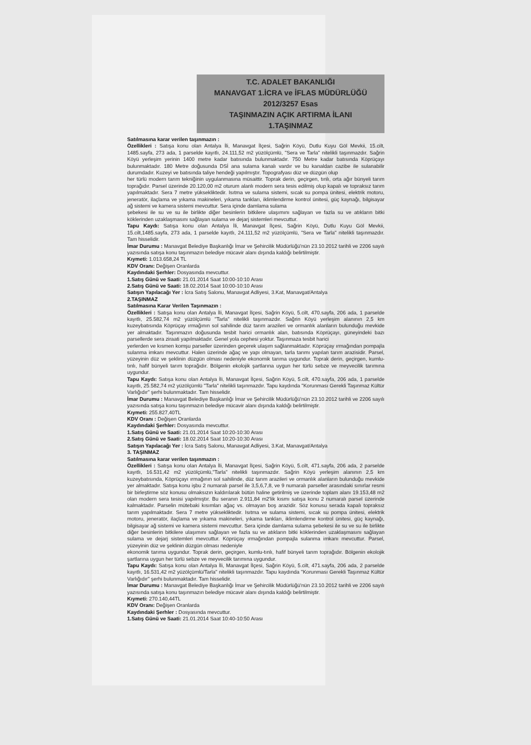T.C. ADALET BAKANLIĞI
MANAVGAT 1.İCRA ve İFLAS MÜDÜRLÜĞÜ
2012/3257 Esas
TAŞINMAZIN AÇIK ARTIRMA İLANI
1.TAŞINMAZ
Satılmasına karar verilen taşınmazın :
Özellikleri : Satışa konu olan Antalya İli, Manavgat İlçesi, Sağrin Köyü, Dutlu Kuyu Göl Mevkii, 15.cilt, 1485.sayfa, 273 ada, 1 parselde kayıtlı, 24.111,52 m2 yüzölçümlü, "Sera ve Tarla" nitelikli taşınmazdır. Sağrin Köyü yerleşim yerinin 1400 metre kadar batısında bulunmaktadır. 750 Metre kadar batısında Köprüçayı bulunmaktadır. 180 Metre doğusunda DSİ ana sulama kanalı vardır ve bu kanaldan cazibe ile sulanabilir durumdadır. Kuzeyi ve batısında taliye hendeği yapılmıştır. Topografyası düz ve düzgün olup
her türlü modern tarım tekniğinin uygulanmasına müsaittir. Toprak derin, geçirgen, tınlı, orta ağır bünyeli tarım toprağıdır. Parsel üzerinde 20.120,00 m2 oturum alanlı modern sera tesis edilmiş olup kapalı ve topraksız tarım yapılmaktadır. Sera 7 metre yüksekliktedir. Isıtma ve sulama sistemi, sıcak su pompa ünitesi, elektrik motoru, jeneratör, ilaçlama ve yıkama makineleri, yıkama tankları, iklimlendirme kontrol ünitesi, güç kaynağı, bilgisayar ağ sistemi ve kamera sistemi mevcuttur. Sera içinde damlama sulama
şebekesi ile su ve su ile birlikte diğer besinlerin bitkilere ulaşımını sağlayan ve fazla su ve atıkların bitki köklerinden uzaklaşmasını sağlayan sulama ve dejarj sistemleri mevcuttur.
Tapu Kaydı: Satışa konu olan Antalya İli, Manavgat İlçesi, Sağrin Köyü, Dutlu Kuyu Göl Mevkii, 15.cilt,1485.sayfa, 273 ada, 1 parselde kayıtlı, 24.111,52 m2 yüzölçümlü, "Sera ve Tarla" nitelikli taşınmazdır. Tam hisselidir.
İmar Durumu : Manavgat Belediye Başkanlığı İmar ve Şehircilik Müdürlüğü'nün 23.10.2012 tarihli ve 2206 sayılı yazısında satışa konu taşınmazın belediye mücavir alanı dışında kaldığı belirtilmiştir.
Kıymeti: 1.013.658,24 TL
KDV Oranı: Değişen Oranlarda
Kaydındaki Şerhler: Dosyasında mevcuttur.
1.Satış Günü ve Saati: 21.01.2014 Saat 10:00-10:10 Arası
2.Satış Günü ve Saati: 18.02.2014 Saat 10:00-10:10 Arası
Satışın Yapılacağı Yer : İcra Satış Salonu, Manavgat Adliyesi, 3.Kat, Manavgat/Antalya
2.TAŞINMAZ
Satılmasına Karar Verilen Taşınmazın :
Özellikleri : Satışa konu olan Antalya İli, Manavgat İlçesi, Sağrin Köyü, 5.cilt, 470.sayfa, 206 ada, 1 parselde kayıtlı, 25.582,74 m2 yüzölçümlü "Tarla" nitelikli taşınmazdır. Sağrin Köyü yerleşim alanının 2,5 km kuzeybatısında Köprüçay ırmağının sol sahilinde düz tarım arazileri ve ormanlık alanların bulunduğu mevkide yer almaktadır. Taşınmazın doğusunda tesbit harici ormanlık alan, batısında Köprüçayı, güneyindeki bazı parsellerde sera ziraati yapılmaktadır. Genel yola cephesi yoktur. Taşınmaza tesbit harici
yerlerden ve kısmen komşu parseller üzerinden geçerek ulaşım sağlanmaktadır. Köprüçay ırmağından pompajla sulanma imkanı mevcuttur. Halen üzerinde ağaç ve yapı olmayan, tarla tarımı yapılan tarım arazisidir. Parsel, yüzeyinin düz ve şeklinin düzgün olması nedeniyle ekonomik tarıma uygundur. Toprak derin, geçirgen, kumlu-tınlı, hafif bünyeli tarım toprağıdır. Bölgenin ekolojik şartlarına uygun her türlü sebze ve meyvecilik tarımına uygundur.
Tapu Kaydı: Satışa konu olan Antalya İli, Manavgat İlçesi, Sağrin Köyü, 5.cilt, 470.sayfa, 206 ada, 1 parselde kayıtlı, 25.582,74 m2 yüzölçümlü "Tarla" nitelikli taşınmazdır. Tapu kaydında "Korunması Gerekli Taşınmaz Kültür Varlığıdır" şerhi bulunmaktadır. Tam hisselidir.
İmar Durumu : Manavgat Belediye Başkanlığı İmar ve Şehircilik Müdürlüğü'nün 23.10.2012 tarihli ve 2206 sayılı yazısında satışa konu taşınmazın belediye mücavir alanı dışında kaldığı belirtilmiştir.
Kıymeti: 255.827,40TL
KDV Oranı : Değişen Oranlarda
Kaydındaki Şerhler: Dosyasında mevcuttur.
1.Satış Günü ve Saati: 21.01.2014 Saat 10:20-10:30 Arası
2.Satış Günü ve Saati: 18.02.2014 Saat 10:20-10:30 Arası
Satışın Yapılacağı Yer : İcra Satış Salonu, Manavgat Adliyesi, 3.Kat, Manavgat/Antalya
3. TAŞINMAZ
Satılmasına karar verilen taşınmazın :
Özellikleri : Satışa konu olan Antalya İli, Manavgat İlçesi, Sağrin Köyü, 5.cilt, 471.sayfa, 206 ada, 2 parselde kayıtlı, 16.531,42 m2 yüzölçümlü,"Tarla" nitelikli taşınmazdır. Sağrin Köyü yerleşim alanının 2,5 km kuzeybatısında, Köprüçayı ırmağının sol sahilinde, düz tarım arazileri ve ormanlık alanların bulunduğu mevkide yer almaktadır. Satışa konu işbu 2 numaralı parsel ile 3,5,6,7,8, ve 9 numaralı parseller arasındaki sınırlar resmi bir birleştirme söz konusu olmaksızın kaldırılarak bütün haline getirilmiş ve üzerinde toplam alanı 19.153,48 m2 olan modern sera tesisi yapılmıştır. Bu seranın 2.911,84 m2'lik kısmı satışa konu 2 numaralı parsel üzerinde kalmaktadır. Parselin mütebaki kısımları ağaç vs. olmayan boş arazidir. Söz konusu serada kapalı topraksız tarım yapılmaktadır. Sera 7 metre yüksekliktedir. Isıtma ve sulama sistemi, sıcak su pompa ünitesi, elektrik motoru, jeneratör, ilaçlama ve yıkama makineleri, yıkama tankları, iklimlendirme kontrol ünitesi, güç kaynağı, bilgisayar ağ sistemi ve kamera sistemi mevcuttur. Sera içinde damlama sulama şebekesi ile su ve su ile birlikte diğer besinlerin bitkilere ulaşımını sağlayan ve fazla su ve atıkların bitki köklerinden uzaklaşmasını sağlayan sulama ve dejarj sistemleri mevcuttur. Köprüçay ırmağından pompajla sulanma imkanı mevcuttur. Parsel, yüzeyinin düz ve şeklinin düzgün olması nedeniyle
ekonomik tarıma uygundur. Toprak derin, geçirgen, kumlu-tınlı, hafif bünyeli tarım toprağıdır. Bölgenin ekolojik şartlarına uygun her türlü sebze ve meyvecilik tarımına uygundur.
Tapu Kaydı: Satışa konu olan Antalya İli, Manavgat İlçesi, Sağrin Köyü, 5.cilt, 471.sayfa, 206 ada, 2 parselde kayıtlı, 16.531,42 m2 yüzölçümlü/Tarla" nitelikli taşınmazdır. Tapu kaydında "Korunması Gerekli Taşınmaz Kültür Varlığıdır" şerhi bulunmaktadır. Tam hisselidir.
İmar Durumu : Manavgat Belediye Başkanlığı İmar ve Şehircilik Müdürlüğü'nün 23.10.2012 tarihli ve 2206 sayılı yazısında satışa konu taşınmazın belediye mücavir alanı dışında kaldığı belirtilmiştir.
Kıymeti: 270.140,44TL
KDV Oranı: Değişen Oranlarda
Kaydındaki Şerhler : Dosyasında mevcuttur.
1.Satış Günü ve Saati: 21.01.2014 Saat 10:40-10:50 Arası